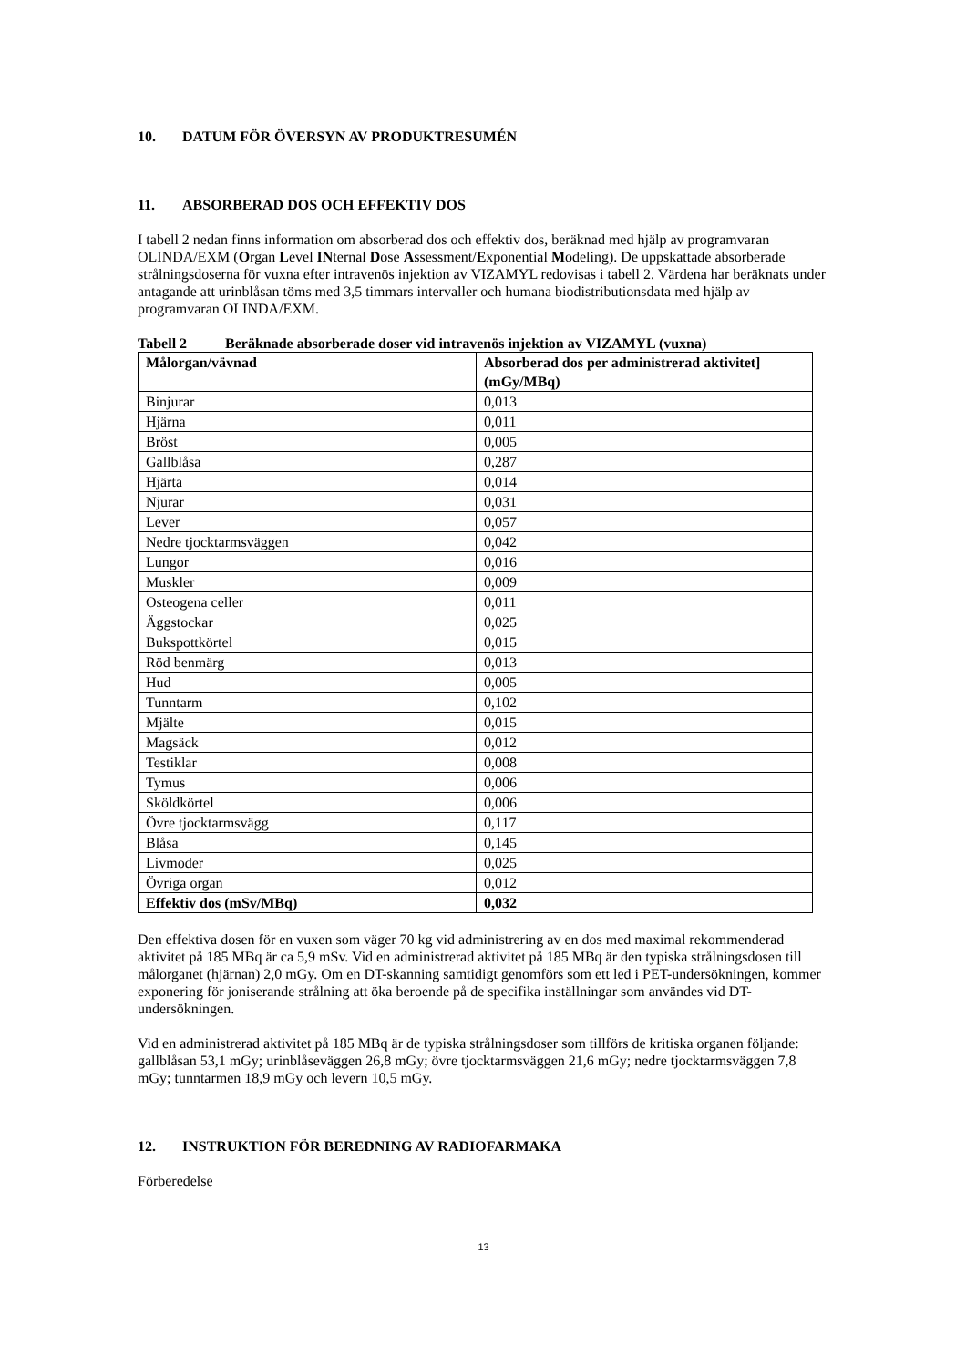10. DATUM FÖR ÖVERSYN AV PRODUKTRESUMÉN
11. ABSORBERAD DOS OCH EFFEKTIV DOS
I tabell 2 nedan finns information om absorberad dos och effektiv dos, beräknad med hjälp av programvaran OLINDA/EXM (Organ Level INternal Dose Assessment/Exponential Modeling). De uppskattade absorberade strålningsdoserna för vuxna efter intravenös injektion av VIZAMYL redovisas i tabell 2. Värdena har beräknats under antagande att urinblåsan töms med 3,5 timmars intervaller och humana biodistributionsdata med hjälp av programvaran OLINDA/EXM.
Tabell 2 Beräknade absorberade doser vid intravenös injektion av VIZAMYL (vuxna)
| Målorgan/vävnad | Absorberad dos per administrerad aktivitet] (mGy/MBq) |
| --- | --- |
| Binjurar | 0,013 |
| Hjärna | 0,011 |
| Bröst | 0,005 |
| Gallblåsa | 0,287 |
| Hjärta | 0,014 |
| Njurar | 0,031 |
| Lever | 0,057 |
| Nedre tjocktarmsväggen | 0,042 |
| Lungor | 0,016 |
| Muskler | 0,009 |
| Osteogena celler | 0,011 |
| Äggstockar | 0,025 |
| Bukspottkörtel | 0,015 |
| Röd benmärg | 0,013 |
| Hud | 0,005 |
| Tunntarm | 0,102 |
| Mjälte | 0,015 |
| Magsäck | 0,012 |
| Testiklar | 0,008 |
| Tymus | 0,006 |
| Sköldkörtel | 0,006 |
| Övre tjocktarmsvägg | 0,117 |
| Blåsa | 0,145 |
| Livmoder | 0,025 |
| Övriga organ | 0,012 |
| Effektiv dos (mSv/MBq) | 0,032 |
Den effektiva dosen för en vuxen som väger 70 kg vid administrering av en dos med maximal rekommenderad aktivitet på 185 MBq är ca 5,9 mSv. Vid en administrerad aktivitet på 185 MBq är den typiska strålningsdosen till målorganet (hjärnan) 2,0 mGy. Om en DT-skanning samtidigt genomförs som ett led i PET-undersökningen, kommer exponering för joniserande strålning att öka beroende på de specifika inställningar som användes vid DT-undersökningen.
Vid en administrerad aktivitet på 185 MBq är de typiska strålningsdoser som tillförs de kritiska organen följande: gallblåsan 53,1 mGy; urinblåseväggen 26,8 mGy; övre tjocktarmsväggen 21,6 mGy; nedre tjocktarmsväggen 7,8 mGy; tunntarmen 18,9 mGy och levern 10,5 mGy.
12. INSTRUKTION FÖR BEREDNING AV RADIOFARMAKA
Förberedelse
13